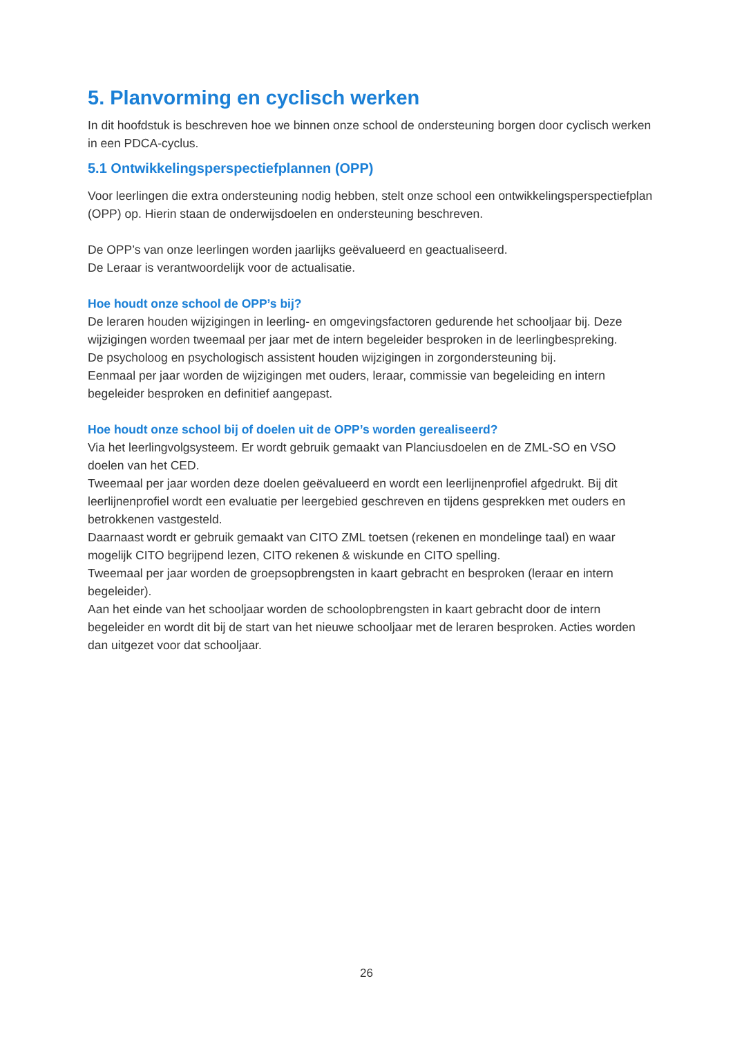5. Planvorming en cyclisch werken
In dit hoofdstuk is beschreven hoe we binnen onze school de ondersteuning borgen door cyclisch werken in een PDCA-cyclus.
5.1 Ontwikkelingsperspectiefplannen (OPP)
Voor leerlingen die extra ondersteuning nodig hebben, stelt onze school een ontwikkelingsperspectiefplan (OPP) op. Hierin staan de onderwijsdoelen en ondersteuning beschreven.
De OPP’s van onze leerlingen worden jaarlijks geëvalueerd en geactualiseerd.
De Leraar is verantwoordelijk voor de actualisatie.
Hoe houdt onze school de OPP’s bij?
De leraren houden wijzigingen in leerling- en omgevingsfactoren gedurende het schooljaar bij. Deze wijzigingen worden tweemaal per jaar met de intern begeleider besproken in de leerlingbespreking.
De psycholoog en psychologisch assistent houden wijzigingen in zorgondersteuning bij.
Eenmaal per jaar worden de wijzigingen met ouders, leraar, commissie van begeleiding en intern begeleider besproken en definitief aangepast.
Hoe houdt onze school bij of doelen uit de OPP’s worden gerealiseerd?
Via het leerlingvolgsysteem. Er wordt gebruik gemaakt van Planciusdoelen en de ZML-SO en VSO doelen van het CED.
Tweemaal per jaar worden deze doelen geëvalueerd en wordt een leerlijnenprofiel afgedrukt. Bij dit leerlijnenprofiel wordt een evaluatie per leergebied geschreven en tijdens gesprekken met ouders en betrokkenen vastgesteld.
Daarnaast wordt er gebruik gemaakt van CITO ZML toetsen (rekenen en mondelinge taal) en waar mogelijk CITO begrijpend lezen, CITO rekenen & wiskunde en CITO spelling.
Tweemaal per jaar worden de groepsopbrengsten in kaart gebracht en besproken (leraar en intern begeleider).
Aan het einde van het schooljaar worden de schoolopbrengsten in kaart gebracht door de intern begeleider en wordt dit bij de start van het nieuwe schooljaar met de leraren besproken. Acties worden dan uitgezet voor dat schooljaar.
26